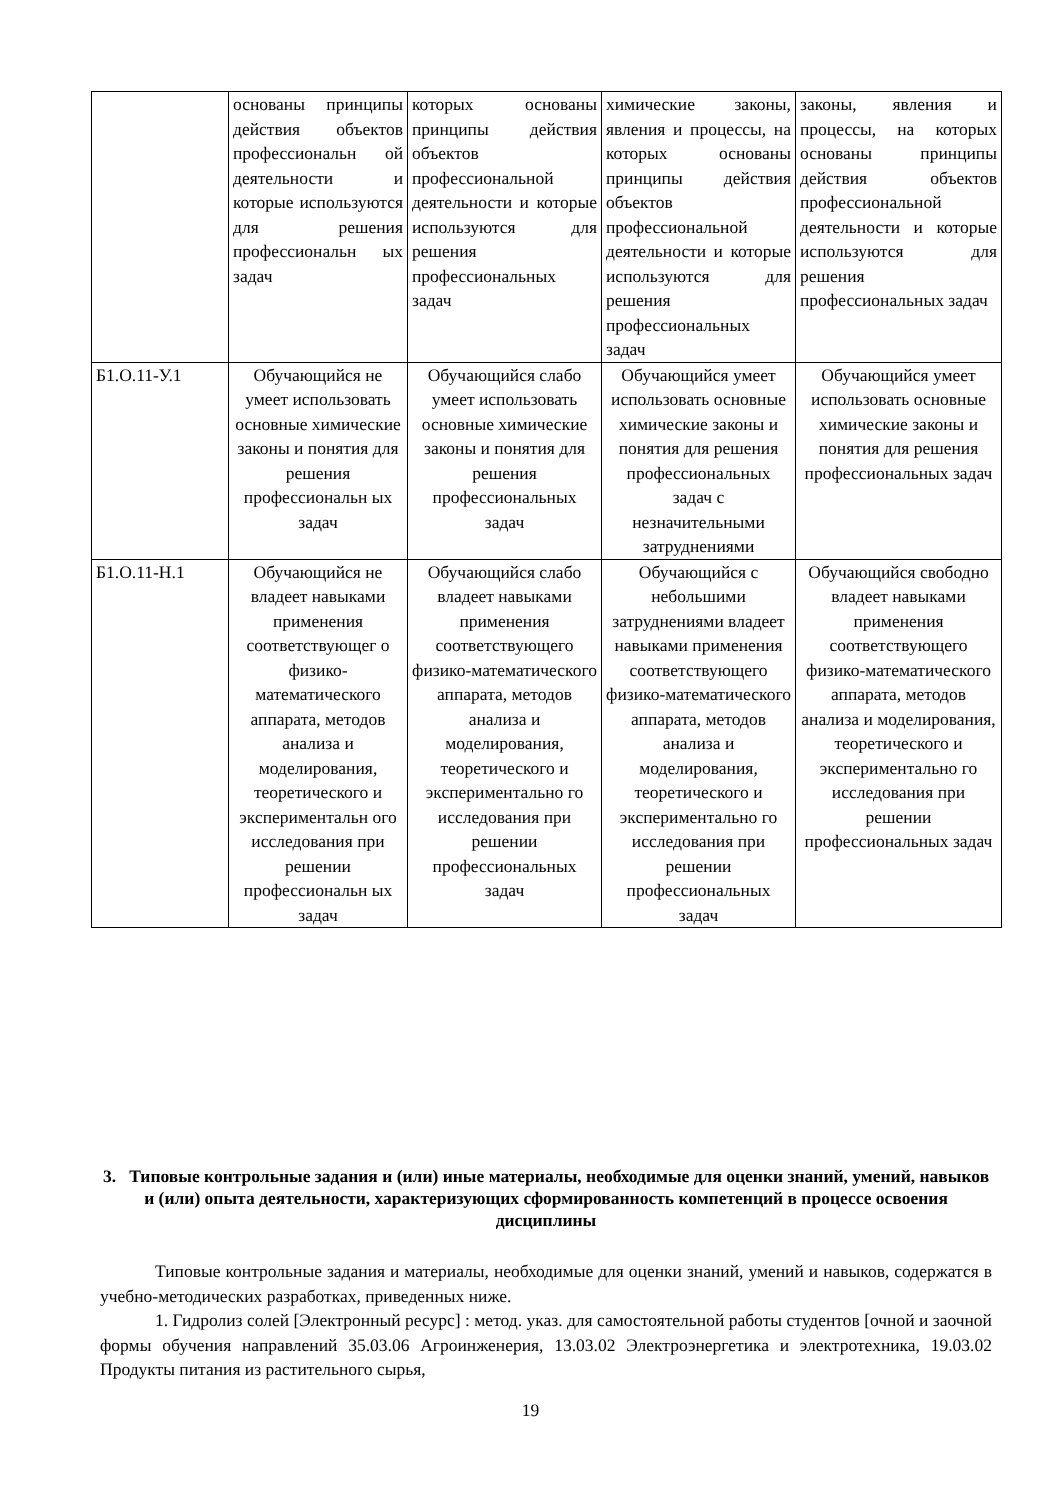| | основаны принципы действия объектов профессиональн ой деятельности и которые используются для решения профессиональн ых задач | которых основаны принципы действия объектов профессиональной деятельности и которые используются для решения профессиональных задач | химические законы, явления и процессы, на которых основаны принципы действия объектов профессиональной деятельности и которые используются для решения профессиональных задач | законы, явления и процессы, на которых основаны принципы действия объектов профессиональной деятельности и которые используются для решения профессиональных задач |
| Б1.О.11-У.1 | Обучающийся не умеет использовать основные химические законы и понятия для решения профессиональн ых задач | Обучающийся слабо умеет использовать основные химические законы и понятия для решения профессиональных задач | Обучающийся умеет использовать основные химические законы и понятия для решения профессиональных задач с незначительными затруднениями | Обучающийся умеет использовать основные химические законы и понятия для решения профессиональных задач |
| Б1.О.11-Н.1 | Обучающийся не владеет навыками применения соответствующег о физико-математического аппарата, методов анализа и моделирования, теоретического и экспериментальн ого исследования при решении профессиональн ых задач | Обучающийся слабо владеет навыками применения соответствующего физико-математического аппарата, методов анализа и моделирования, теоретического и экспериментально го исследования при решении профессиональных задач | Обучающийся с небольшими затруднениями владеет навыками применения соответствующего физико-математического аппарата, методов анализа и моделирования, теоретического и экспериментально го исследования при решении профессиональных задач | Обучающийся свободно владеет навыками применения соответствующего физико-математического аппарата, методов анализа и моделирования, теоретического и экспериментально го исследования при решении профессиональных задач |
3. Типовые контрольные задания и (или) иные материалы, необходимые для оценки знаний, умений, навыков и (или) опыта деятельности, характеризующих сформированность компетенций в процессе освоения дисциплины
Типовые контрольные задания и материалы, необходимые для оценки знаний, умений и навыков, содержатся в учебно-методических разработках, приведенных ниже.
1. Гидролиз солей [Электронный ресурс] : метод. указ. для самостоятельной работы студентов [очной и заочной формы обучения направлений 35.03.06 Агроинженерия, 13.03.02 Электроэнергетика и электротехника, 19.03.02 Продукты питания из растительного сырья,
19